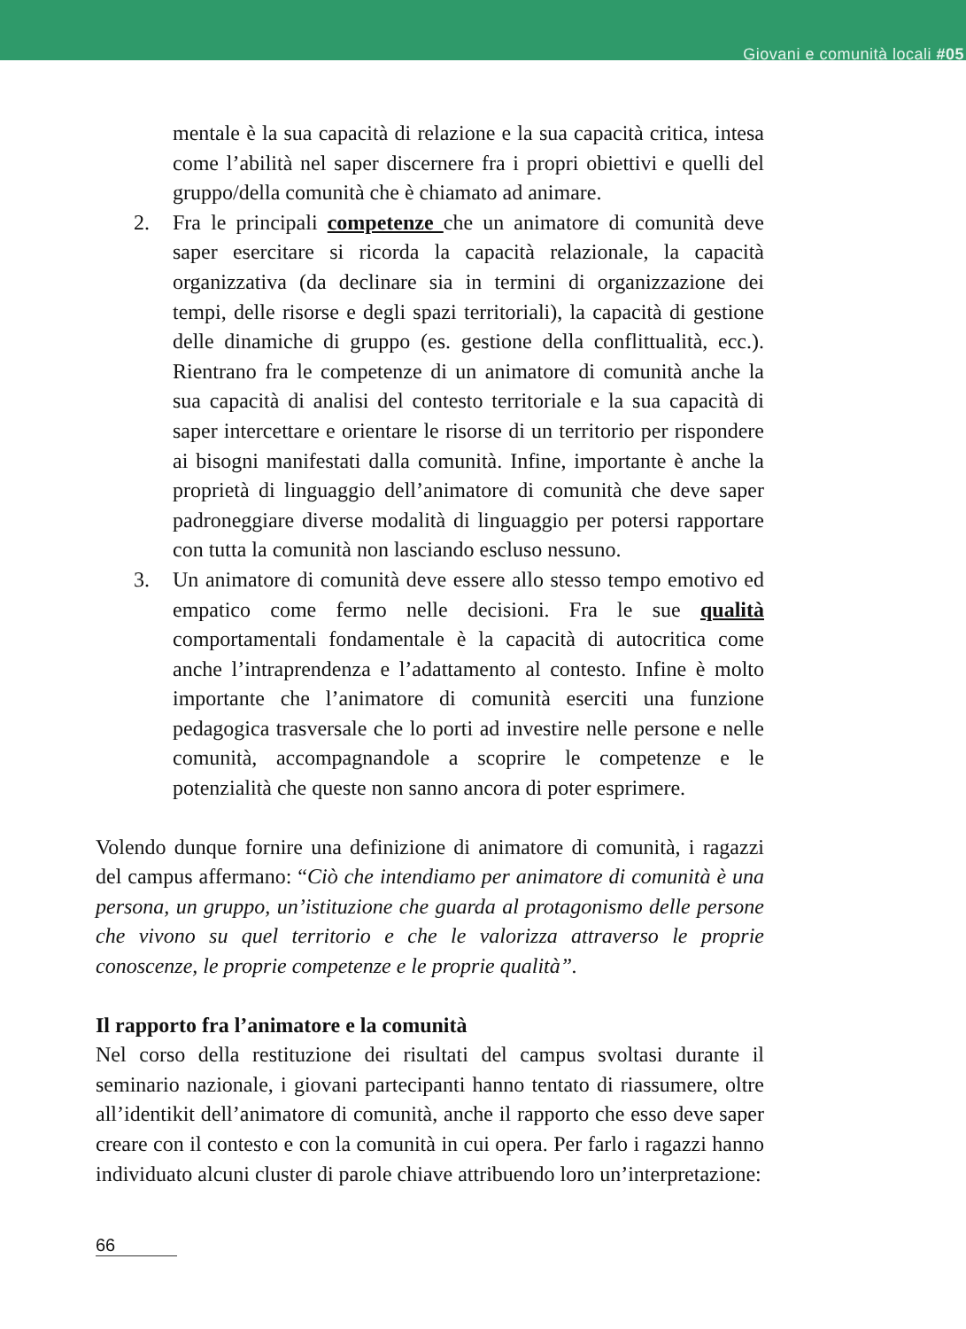Giovani e comunità locali #05
mentale è la sua capacità di relazione e la sua capacità critica, intesa come l’abilità nel saper discernere fra i propri obiettivi e quelli del gruppo/della comunità che è chiamato ad animare.
2. Fra le principali competenze che un animatore di comunità deve saper esercitare si ricorda la capacità relazionale, la capacità organizzativa (da declinare sia in termini di organizzazione dei tempi, delle risorse e degli spazi territoriali), la capacità di gestione delle dinamiche di gruppo (es. gestione della conflittualità, ecc.). Rientrano fra le competenze di un animatore di comunità anche la sua capacità di analisi del contesto territoriale e la sua capacità di saper intercettare e orientare le risorse di un territorio per rispondere ai bisogni manifestati dalla comunità. Infine, importante è anche la proprietà di linguaggio dell’animatore di comunità che deve saper padroneggiare diverse modalità di linguaggio per potersi rapportare con tutta la comunità non lasciando escluso nessuno.
3. Un animatore di comunità deve essere allo stesso tempo emotivo ed empatico come fermo nelle decisioni. Fra le sue qualità comportamentali fondamentale è la capacità di autocritica come anche l’intraprendenza e l’adattamento al contesto. Infine è molto importante che l’animatore di comunità eserciti una funzione pedagogica trasversale che lo porti ad investire nelle persone e nelle comunità, accompagnandole a scoprire le competenze e le potenzialità che queste non sanno ancora di poter esprimere.
Volendo dunque fornire una definizione di animatore di comunità, i ragazzi del campus affermano: “Ciò che intendiamo per animatore di comunità è una persona, un gruppo, un’istituzione che guarda al protagonismo delle persone che vivono su quel territorio e che le valorizza attraverso le proprie conoscenze, le proprie competenze e le proprie qualità”.
Il rapporto fra l’animatore e la comunità
Nel corso della restituzione dei risultati del campus svoltasi durante il seminario nazionale, i giovani partecipanti hanno tentato di riassumere, oltre all’identikit dell’animatore di comunità, anche il rapporto che esso deve saper creare con il contesto e con la comunità in cui opera. Per farlo i ragazzi hanno individuato alcuni cluster di parole chiave attribuendo loro un’interpretazione:
66